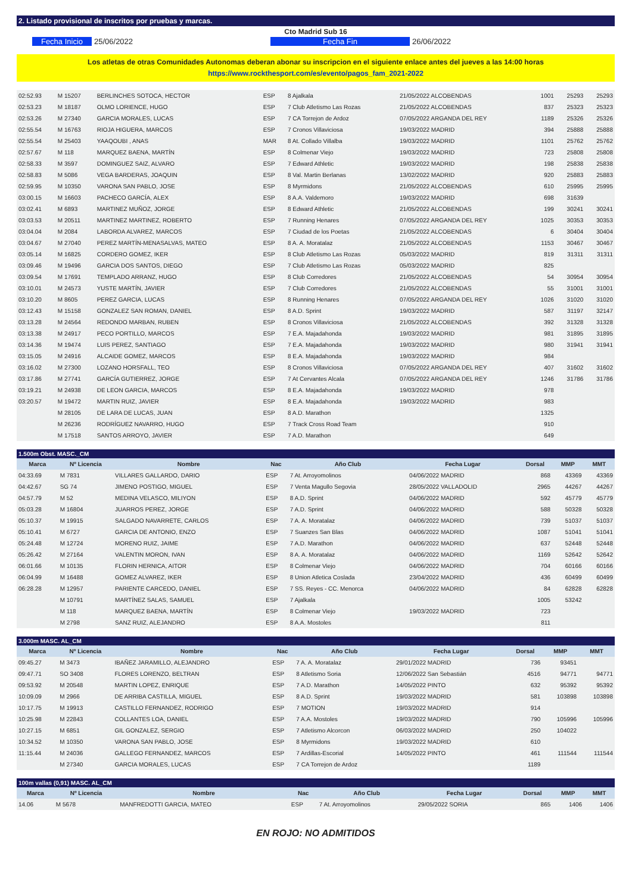2. Listado provisional de inscritos por pruebas y marcas.
Cto Madrid Sub 16
Fecha Inicio 25/06/2022 Fecha Fin 26/06/2022
Los atletas de otras Comunidades Autonomas deberan abonar su inscripcion en el siguiente enlace antes del jueves a las 14:00 horas
https://www.rockthesport.com/es/evento/pagos_fam_2021-2022
| 02:52.93 | M 15207 | BERLINCHES SOTOCA, HECTOR | ESP | 8 Ajalkala | 21/05/2022 ALCOBENDAS | 1001 | 25293 | 25293 |
| 02:53.23 | M 18187 | OLMO LORIENCE, HUGO | ESP | 7 Club Atletismo Las Rozas | 21/05/2022 ALCOBENDAS | 837 | 25323 | 25323 |
| 02:53.26 | M 27340 | GARCIA MORALES, LUCAS | ESP | 7 CA Torrejon de Ardoz | 07/05/2022 ARGANDA DEL REY | 1189 | 25326 | 25326 |
| 02:55.54 | M 16763 | RIOJA HIGUERA, MARCOS | ESP | 7 Cronos Villaviciosa | 19/03/2022 MADRID | 394 | 25888 | 25888 |
| 02:55.54 | M 25403 | YAAQOUBI , ANAS | MAR | 8 At. Collado Villalba | 19/03/2022 MADRID | 1101 | 25762 | 25762 |
| 02:57.67 | M 118 | MARQUEZ BAENA, MARTÍN | ESP | 8 Colmenar Viejo | 19/03/2022 MADRID | 723 | 25808 | 25808 |
| 02:58.33 | M 3597 | DOMINGUEZ SAIZ, ALVARO | ESP | 7 Edward Athletic | 19/03/2022 MADRID | 198 | 25838 | 25838 |
| 02:58.83 | M 5086 | VEGA BARDERAS, JOAQUIN | ESP | 8 Val. Martin Berlanas | 13/02/2022 MADRID | 920 | 25883 | 25883 |
| 02:59.95 | M 10350 | VARONA SAN PABLO, JOSE | ESP | 8 Myrmidons | 21/05/2022 ALCOBENDAS | 610 | 25995 | 25995 |
| 03:00.15 | M 16603 | PACHECO GARCÍA, ALEX | ESP | 8 A.A. Valdemoro | 19/03/2022 MADRID | 698 | 31639 | |
| 03:02.41 | M 6893 | MARTINEZ MUÑOZ, JORGE | ESP | 8 Edward Athletic | 21/05/2022 ALCOBENDAS | 199 | 30241 | 30241 |
| 03:03.53 | M 20511 | MARTINEZ MARTINEZ, ROBERTO | ESP | 7 Running Henares | 07/05/2022 ARGANDA DEL REY | 1025 | 30353 | 30353 |
| 03:04.04 | M 2084 | LABORDA ALVAREZ, MARCOS | ESP | 7 Ciudad de los Poetas | 21/05/2022 ALCOBENDAS | 6 | 30404 | 30404 |
| 03:04.67 | M 27040 | PEREZ MARTÍN-MENASALVAS, MATEO | ESP | 8 A. A. Moratalaz | 21/05/2022 ALCOBENDAS | 1153 | 30467 | 30467 |
| 03:05.14 | M 16825 | CORDERO GOMEZ, IKER | ESP | 8 Club Atletismo Las Rozas | 05/03/2022 MADRID | 819 | 31311 | 31311 |
| 03:09.46 | M 19496 | GARCIA DOS SANTOS, DIEGO | ESP | 7 Club Atletismo Las Rozas | 05/03/2022 MADRID | 825 | | |
| 03:09.54 | M 17691 | TEMPLADO ARRANZ, HUGO | ESP | 8 Club Corredores | 21/05/2022 ALCOBENDAS | 54 | 30954 | 30954 |
| 03:10.01 | M 24573 | YUSTE MARTÍN, JAVIER | ESP | 7 Club Corredores | 21/05/2022 ALCOBENDAS | 55 | 31001 | 31001 |
| 03:10.20 | M 8605 | PEREZ GARCIA, LUCAS | ESP | 8 Running Henares | 07/05/2022 ARGANDA DEL REY | 1026 | 31020 | 31020 |
| 03:12.43 | M 15158 | GONZALEZ SAN ROMAN, DANIEL | ESP | 8 A.D. Sprint | 19/03/2022 MADRID | 587 | 31197 | 32147 |
| 03:13.28 | M 24564 | REDONDO MARBAN, RUBEN | ESP | 8 Cronos Villaviciosa | 21/05/2022 ALCOBENDAS | 392 | 31328 | 31328 |
| 03:13.38 | M 24917 | PECO PORTILLO, MARCOS | ESP | 7 E.A. Majadahonda | 19/03/2022 MADRID | 981 | 31895 | 31895 |
| 03:14.36 | M 19474 | LUIS PEREZ, SANTIAGO | ESP | 7 E.A. Majadahonda | 19/03/2022 MADRID | 980 | 31941 | 31941 |
| 03:15.05 | M 24916 | ALCAIDE GOMEZ, MARCOS | ESP | 8 E.A. Majadahonda | 19/03/2022 MADRID | 984 | | |
| 03:16.02 | M 27300 | LOZANO HORSFALL, TEO | ESP | 8 Cronos Villaviciosa | 07/05/2022 ARGANDA DEL REY | 407 | 31602 | 31602 |
| 03:17.86 | M 27741 | GARCÍA GUTIERREZ, JORGE | ESP | 7 At Cervantes Alcala | 07/05/2022 ARGANDA DEL REY | 1246 | 31786 | 31786 |
| 03:19.21 | M 24938 | DE LEON GARCIA, MARCOS | ESP | 8 E.A. Majadahonda | 19/03/2022 MADRID | 978 | | |
| 03:20.57 | M 19472 | MARTIN RUIZ, JAVIER | ESP | 8 E.A. Majadahonda | 19/03/2022 MADRID | 983 | | |
| | M 28105 | DE LARA DE LUCAS, JUAN | ESP | 8 A.D. Marathon | | 1325 | | |
| | M 26236 | RODRÍGUEZ NAVARRO, HUGO | ESP | 7 Track Cross Road Team | | 910 | | |
| | M 17518 | SANTOS ARROYO, JAVIER | ESP | 7 A.D. Marathon | | 649 | | |
| 1.500m Obst. MASC._CM | | | | | | | | |
| Marca | Nº Licencia | Nombre | Nac | Año Club | Fecha Lugar | Dorsal | MMP | MMT |
| 04:33.69 | M 7831 | VILLARES GALLARDO, DARIO | ESP | 7 At. Arroyomolinos | 04/06/2022 MADRID | 868 | 43369 | 43369 |
| 04:42.67 | SG 74 | JIMENO POSTIGO, MIGUEL | ESP | 7 Venta Magullo Segovia | 28/05/2022 VALLADOLID | 2965 | 44267 | 44267 |
| 04:57.79 | M 52 | MEDINA VELASCO, MILIYON | ESP | 8 A.D. Sprint | 04/06/2022 MADRID | 592 | 45779 | 45779 |
| 05:03.28 | M 16804 | JUARROS PEREZ, JORGE | ESP | 7 A.D. Sprint | 04/06/2022 MADRID | 588 | 50328 | 50328 |
| 05:10.37 | M 19915 | SALGADO NAVARRETE, CARLOS | ESP | 7 A. A. Moratalaz | 04/06/2022 MADRID | 739 | 51037 | 51037 |
| 05:10.41 | M 6727 | GARCIA DE ANTONIO, ENZO | ESP | 7 Suanzes San Blas | 04/06/2022 MADRID | 1087 | 51041 | 51041 |
| 05:24.48 | M 12724 | MORENO RUIZ, JAIME | ESP | 7 A.D. Marathon | 04/06/2022 MADRID | 637 | 52448 | 52448 |
| 05:26.42 | M 27164 | VALENTIN MORON, IVAN | ESP | 8 A. A. Moratalaz | 04/06/2022 MADRID | 1169 | 52642 | 52642 |
| 06:01.66 | M 10135 | FLORIN HERNICA, AITOR | ESP | 8 Colmenar Viejo | 04/06/2022 MADRID | 704 | 60166 | 60166 |
| 06:04.99 | M 16488 | GOMEZ ALVAREZ, IKER | ESP | 8 Union Atletica Coslada | 23/04/2022 MADRID | 436 | 60499 | 60499 |
| 06:28.28 | M 12957 | PARIENTE CARCEDO, DANIEL | ESP | 7 SS. Reyes - CC. Menorca | 04/06/2022 MADRID | 84 | 62828 | 62828 |
| | M 10791 | MARTÍNEZ SALAS, SAMUEL | ESP | 7 Ajalkala | | 1005 | 53242 | |
| | M 118 | MARQUEZ BAENA, MARTÍN | ESP | 8 Colmenar Viejo | 19/03/2022 MADRID | 723 | | |
| | M 2798 | SANZ RUIZ, ALEJANDRO | ESP | 8 A.A. Mostoles | | 811 | | |
| 3.000m MASC. AL_CM | | | | | | | | |
| Marca | Nº Licencia | Nombre | Nac | Año Club | Fecha Lugar | Dorsal | MMP | MMT |
| 09:45.27 | M 3473 | IBAÑEZ JARAMILLO, ALEJANDRO | ESP | 7 A. A. Moratalaz | 29/01/2022 MADRID | 736 | 93451 | |
| 09:47.71 | SO 3408 | FLORES LORENZO, BELTRAN | ESP | 8 Atletismo Soria | 12/06/2022 San Sebastián | 4516 | 94771 | 94771 |
| 09:53.92 | M 20548 | MARTIN LOPEZ, ENRIQUE | ESP | 7 A.D. Marathon | 14/05/2022 PINTO | 632 | 95392 | 95392 |
| 10:09.09 | M 2966 | DE ARRIBA CASTILLA, MIGUEL | ESP | 8 A.D. Sprint | 19/03/2022 MADRID | 581 | 103898 | 103898 |
| 10:17.75 | M 19913 | CASTILLO FERNANDEZ, RODRIGO | ESP | 7 MOTION | 19/03/2022 MADRID | 914 | | |
| 10:25.98 | M 22843 | COLLANTES LOA, DANIEL | ESP | 7 A.A. Mostoles | 19/03/2022 MADRID | 790 | 105996 | 105996 |
| 10:27.15 | M 6851 | GIL GONZALEZ, SERGIO | ESP | 7 Atletismo Alcorcon | 06/03/2022 MADRID | 250 | 104022 | |
| 10:34.52 | M 10350 | VARONA SAN PABLO, JOSE | ESP | 8 Myrmidons | 19/03/2022 MADRID | 610 | | |
| 11:15.44 | M 24036 | GALLEGO FERNANDEZ, MARCOS | ESP | 7 Ardillas-Escorial | 14/05/2022 PINTO | 461 | 111544 | 111544 |
| | M 27340 | GARCIA MORALES, LUCAS | ESP | 7 CA Torrejon de Ardoz | | 1189 | | |
| 100m vallas (0,91) MASC. AL_CM | | | | | | | | |
| Marca | Nº Licencia | Nombre | Nac | Año Club | Fecha Lugar | Dorsal | MMP | MMT |
| 14.06 | M 5678 | MANFREDOTTI GARCIA, MATEO | ESP | 7 At. Arroyomolinos | 29/05/2022 SORIA | 865 | 1406 | 1406 |
EN ROJO: NO ADMITIDOS